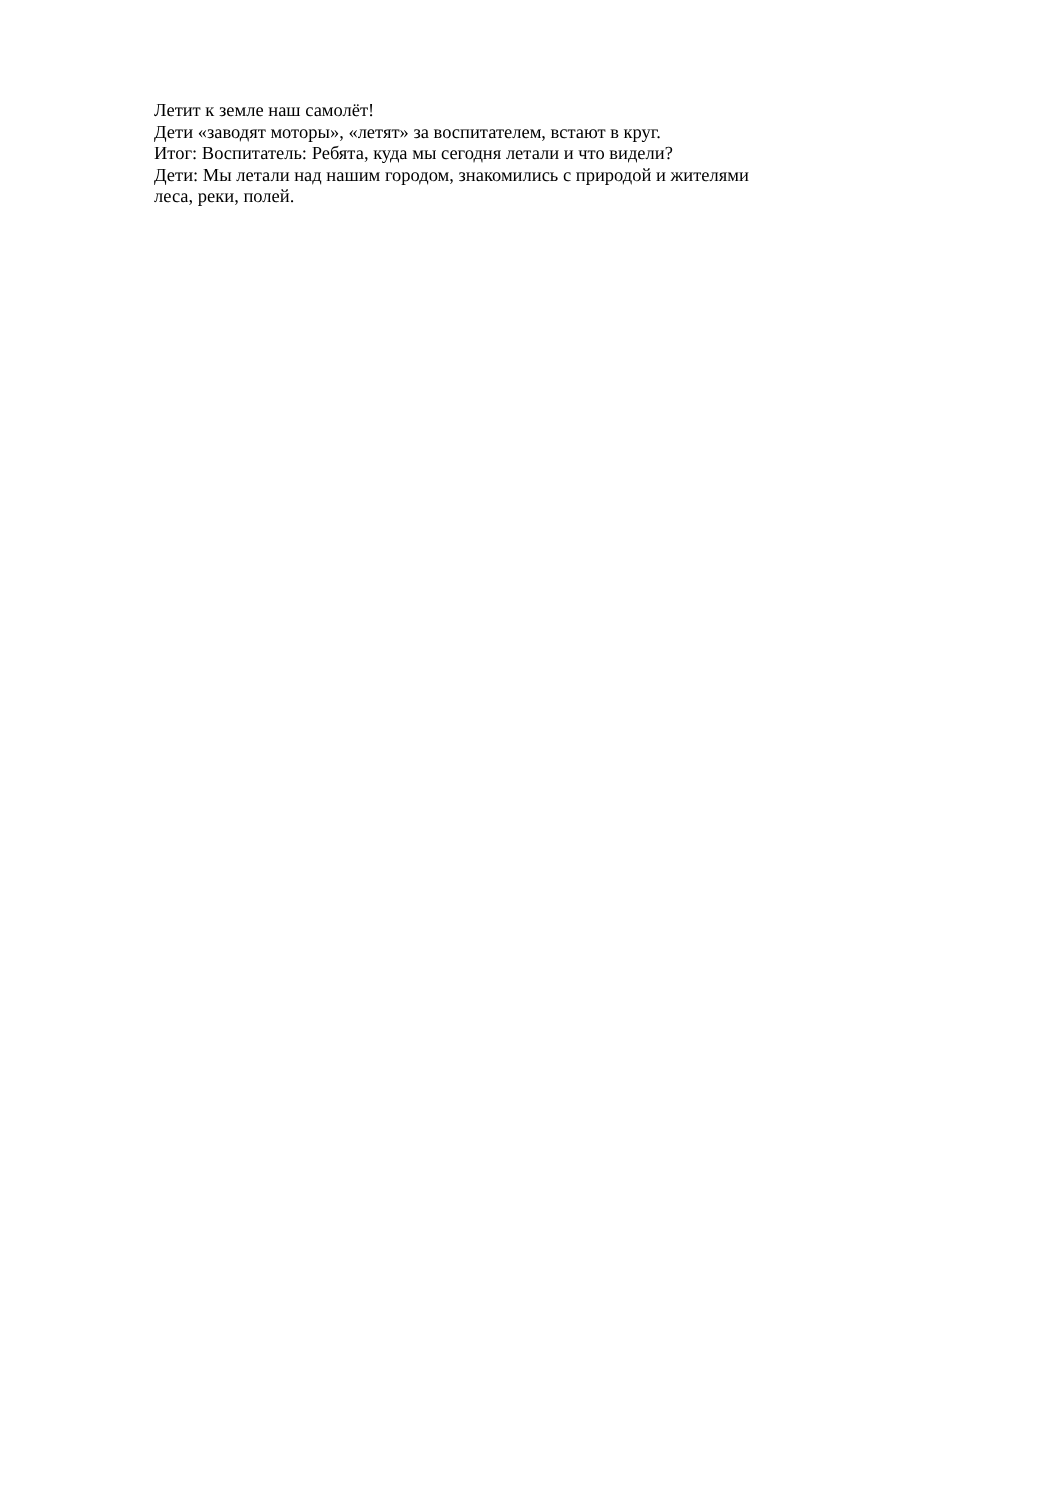Летит к земле наш самолёт!
Дети «заводят моторы», «летят» за воспитателем, встают в круг.
Итог: Воспитатель: Ребята, куда мы сегодня летали и что видели?
Дети: Мы летали над нашим городом, знакомились с природой и жителями леса, реки, полей.